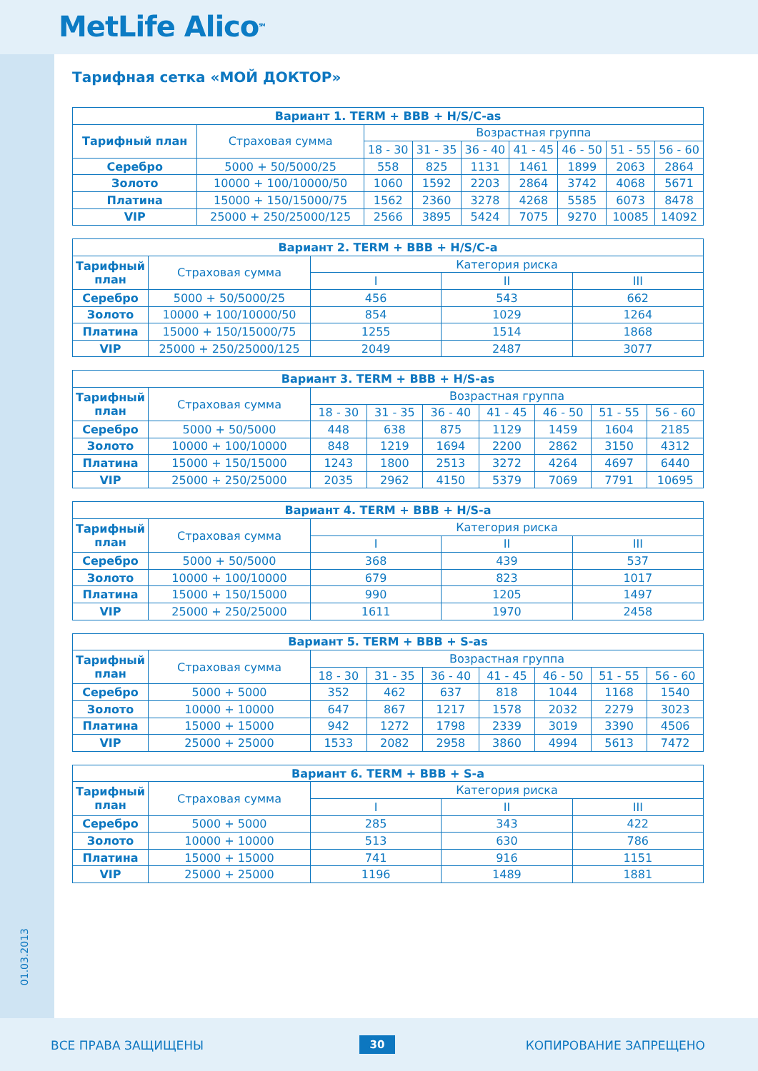MetLife Alico<sup>SM</sup>
01.03.2013
Тарифная сетка «МОЙ ДОКТОР»
| Вариант 1. TERM + BBB + H/S/C-as | | | | | | | | |
| --- | --- | --- | --- | --- | --- | --- | --- | --- |
| Тарифный план | Страховая сумма | Возрастная группа | | | | | | |
| | | 18 - 30 | 31 - 35 | 36 - 40 | 41 - 45 | 46 - 50 | 51 - 55 | 56 - 60 |
| Серебро | 5000 + 50/5000/25 | 558 | 825 | 1131 | 1461 | 1899 | 2063 | 2864 |
| Золото | 10000 + 100/10000/50 | 1060 | 1592 | 2203 | 2864 | 3742 | 4068 | 5671 |
| Платина | 15000 + 150/15000/75 | 1562 | 2360 | 3278 | 4268 | 5585 | 6073 | 8478 |
| VIP | 25000 + 250/25000/125 | 2566 | 3895 | 5424 | 7075 | 9270 | 10085 | 14092 |
| Вариант 2. TERM + BBB + H/S/C-a | | | | |
| --- | --- | --- | --- | --- |
| Тарифный план | Страховая сумма | Категория риска | | |
| | | I | II | III |
| Серебро | 5000 + 50/5000/25 | 456 | 543 | 662 |
| Золото | 10000 + 100/10000/50 | 854 | 1029 | 1264 |
| Платина | 15000 + 150/15000/75 | 1255 | 1514 | 1868 |
| VIP | 25000 + 250/25000/125 | 2049 | 2487 | 3077 |
| Вариант 3. TERM + BBB + H/S-as | | | | | | | | |
| --- | --- | --- | --- | --- | --- | --- | --- | --- |
| Тарифный план | Страховая сумма | Возрастная группа | | | | | | |
| | | 18 - 30 | 31 - 35 | 36 - 40 | 41 - 45 | 46 - 50 | 51 - 55 | 56 - 60 |
| Серебро | 5000 + 50/5000 | 448 | 638 | 875 | 1129 | 1459 | 1604 | 2185 |
| Золото | 10000 + 100/10000 | 848 | 1219 | 1694 | 2200 | 2862 | 3150 | 4312 |
| Платина | 15000 + 150/15000 | 1243 | 1800 | 2513 | 3272 | 4264 | 4697 | 6440 |
| VIP | 25000 + 250/25000 | 2035 | 2962 | 4150 | 5379 | 7069 | 7791 | 10695 |
| Вариант 4. TERM + BBB + H/S-a | | | | |
| --- | --- | --- | --- | --- |
| Тарифный план | Страховая сумма | Категория риска | | |
| | | I | II | III |
| Серебро | 5000 + 50/5000 | 368 | 439 | 537 |
| Золото | 10000 + 100/10000 | 679 | 823 | 1017 |
| Платина | 15000 + 150/15000 | 990 | 1205 | 1497 |
| VIP | 25000 + 250/25000 | 1611 | 1970 | 2458 |
| Вариант 5. TERM + BBB + S-as | | | | | | | | |
| --- | --- | --- | --- | --- | --- | --- | --- | --- |
| Тарифный план | Страховая сумма | Возрастная группа | | | | | | |
| | | 18 - 30 | 31 - 35 | 36 - 40 | 41 - 45 | 46 - 50 | 51 - 55 | 56 - 60 |
| Серебро | 5000 + 5000 | 352 | 462 | 637 | 818 | 1044 | 1168 | 1540 |
| Золото | 10000 + 10000 | 647 | 867 | 1217 | 1578 | 2032 | 2279 | 3023 |
| Платина | 15000 + 15000 | 942 | 1272 | 1798 | 2339 | 3019 | 3390 | 4506 |
| VIP | 25000 + 25000 | 1533 | 2082 | 2958 | 3860 | 4994 | 5613 | 7472 |
| Вариант 6. TERM + BBB + S-a | | | | |
| --- | --- | --- | --- | --- |
| Тарифный план | Страховая сумма | Категория риска | | |
| | | I | II | III |
| Серебро | 5000 + 5000 | 285 | 343 | 422 |
| Золото | 10000 + 10000 | 513 | 630 | 786 |
| Платина | 15000 + 15000 | 741 | 916 | 1151 |
| VIP | 25000 + 25000 | 1196 | 1489 | 1881 |
ВСЕ ПРАВА ЗАЩИЩЕНЫ 30 КОПИРОВАНИЕ ЗАПРЕЩЕНО